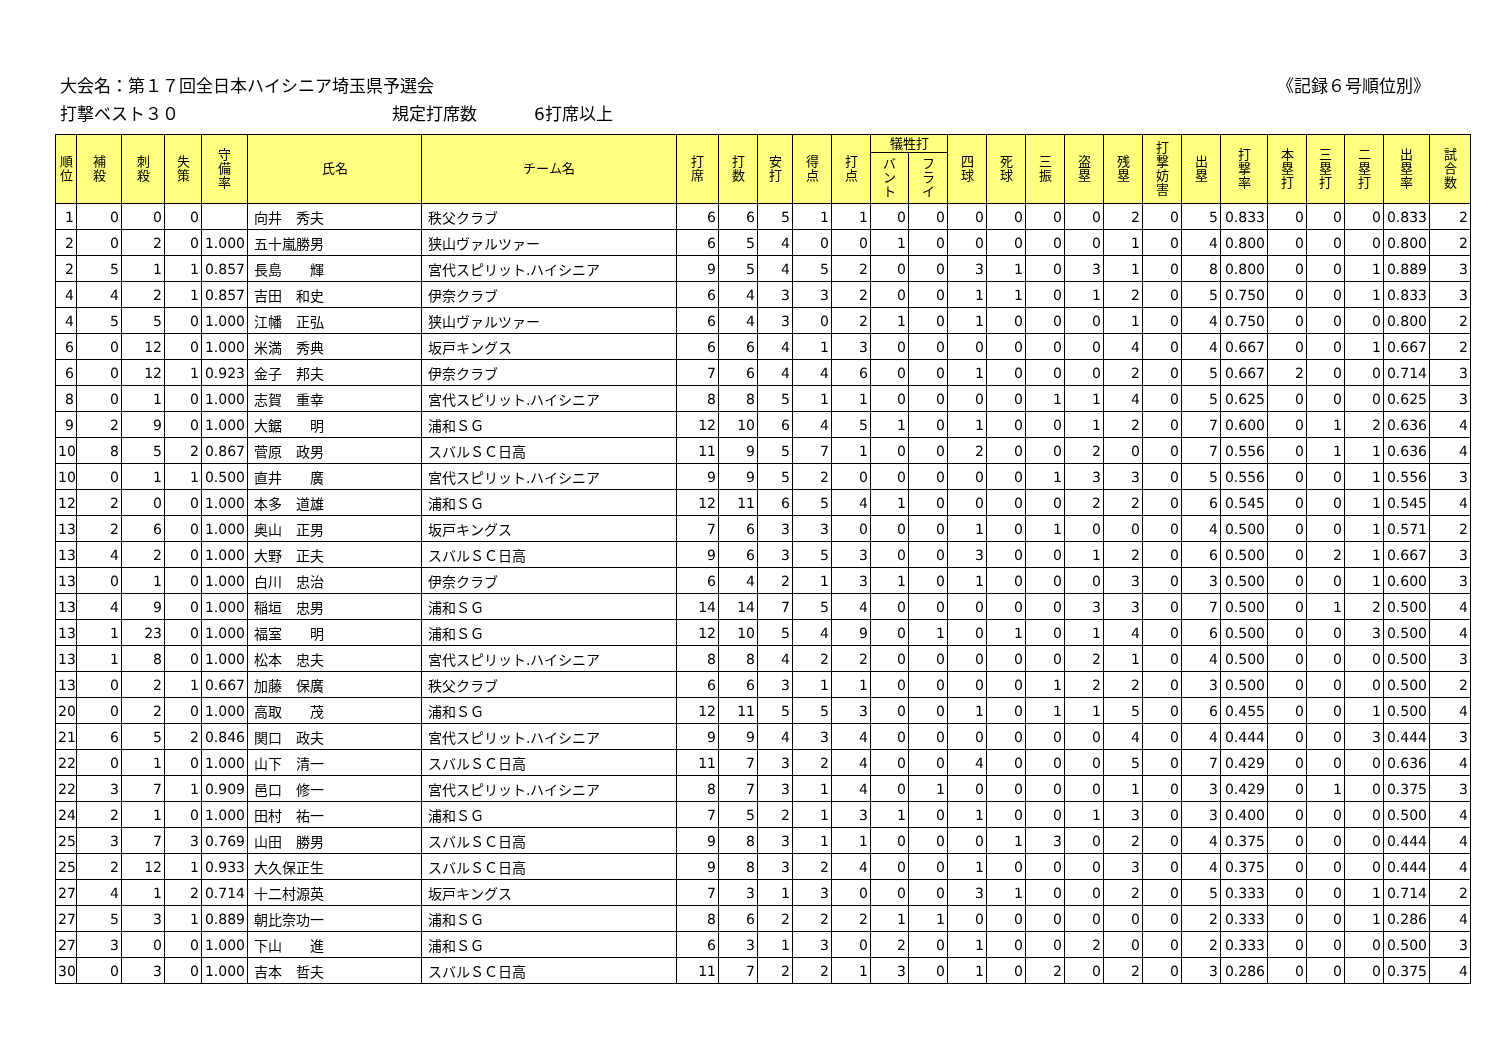大会名：第１７回全日本ハイシニア埼玉県予選会 《記録６号順位別》
打撃ベスト３０ 規定打席数 6打席以上
| 順 位 | 補 殺 | 刺 殺 | 失 策 | 守 備 率 | 氏名 | チーム名 | 打 席 | 打 数 | 安 打 | 得 点 | 打 点 | 犠牲打 | | 四 球 | 死 球 | 三 振 | 盗 塁 | 残 塁 | 打 撃 妨 害 | 出 塁 | 打 撃 率 | 本 塁 打 | 三 塁 打 | 二 塁 打 | 出 塁 率 | 試 合 数 |
| --- | --- | --- | --- | --- | --- | --- | --- | --- | --- | --- | --- | --- | --- | --- | --- | --- | --- | --- | --- | --- | --- | --- | --- | --- | --- | --- |
| | | | | | | | | | | | | バ ン ト | フ ラ イ | | | | | | | | | | | | | |
| 1 | 0 | 0 | 0 | | 向井 秀夫 | 秩父クラブ | 6 | 6 | 5 | 1 | 1 | 0 | 0 | 0 | 0 | 0 | 0 | 2 | 0 | 5 | 0.833 | 0 | 0 | 0 | 0.833 | 2 |
| 2 | 0 | 2 | 0 | 1.000 | 五十嵐勝男 | 狭山ヴァルツァー | 6 | 5 | 4 | 0 | 0 | 1 | 0 | 0 | 0 | 0 | 0 | 1 | 0 | 4 | 0.800 | 0 | 0 | 0 | 0.800 | 2 |
| 2 | 5 | 1 | 1 | 0.857 | 長島 輝 | 宮代スピリット.ハイシニア | 9 | 5 | 4 | 5 | 2 | 0 | 0 | 3 | 1 | 0 | 3 | 1 | 0 | 8 | 0.800 | 0 | 0 | 1 | 0.889 | 3 |
| 4 | 4 | 2 | 1 | 0.857 | 吉田 和史 | 伊奈クラブ | 6 | 4 | 3 | 3 | 2 | 0 | 0 | 1 | 1 | 0 | 1 | 2 | 0 | 5 | 0.750 | 0 | 0 | 1 | 0.833 | 3 |
| 4 | 5 | 5 | 0 | 1.000 | 江幡 正弘 | 狭山ヴァルツァー | 6 | 4 | 3 | 0 | 2 | 1 | 0 | 1 | 0 | 0 | 0 | 1 | 0 | 4 | 0.750 | 0 | 0 | 0 | 0.800 | 2 |
| 6 | 0 | 12 | 0 | 1.000 | 米満 秀典 | 坂戸キングス | 6 | 6 | 4 | 1 | 3 | 0 | 0 | 0 | 0 | 0 | 0 | 4 | 0 | 4 | 0.667 | 0 | 0 | 1 | 0.667 | 2 |
| 6 | 0 | 12 | 1 | 0.923 | 金子 邦夫 | 伊奈クラブ | 7 | 6 | 4 | 4 | 6 | 0 | 0 | 1 | 0 | 0 | 0 | 2 | 0 | 5 | 0.667 | 2 | 0 | 0 | 0.714 | 3 |
| 8 | 0 | 1 | 0 | 1.000 | 志賀 重幸 | 宮代スピリット.ハイシニア | 8 | 8 | 5 | 1 | 1 | 0 | 0 | 0 | 0 | 1 | 1 | 4 | 0 | 5 | 0.625 | 0 | 0 | 0 | 0.625 | 3 |
| 9 | 2 | 9 | 0 | 1.000 | 大鋸 明 | 浦和ＳＧ | 12 | 10 | 6 | 4 | 5 | 1 | 0 | 1 | 0 | 0 | 1 | 2 | 0 | 7 | 0.600 | 0 | 1 | 2 | 0.636 | 4 |
| 10 | 8 | 5 | 2 | 0.867 | 菅原 政男 | スバルＳＣ日高 | 11 | 9 | 5 | 7 | 1 | 0 | 0 | 2 | 0 | 0 | 2 | 0 | 0 | 7 | 0.556 | 0 | 1 | 1 | 0.636 | 4 |
| 10 | 0 | 1 | 1 | 0.500 | 直井 廣 | 宮代スピリット.ハイシニア | 9 | 9 | 5 | 2 | 0 | 0 | 0 | 0 | 0 | 1 | 3 | 3 | 0 | 5 | 0.556 | 0 | 0 | 1 | 0.556 | 3 |
| 12 | 2 | 0 | 0 | 1.000 | 本多 道雄 | 浦和ＳＧ | 12 | 11 | 6 | 5 | 4 | 1 | 0 | 0 | 0 | 0 | 2 | 2 | 0 | 6 | 0.545 | 0 | 0 | 1 | 0.545 | 4 |
| 13 | 2 | 6 | 0 | 1.000 | 奥山 正男 | 坂戸キングス | 7 | 6 | 3 | 3 | 0 | 0 | 0 | 1 | 0 | 1 | 0 | 0 | 0 | 4 | 0.500 | 0 | 0 | 1 | 0.571 | 2 |
| 13 | 4 | 2 | 0 | 1.000 | 大野 正夫 | スバルＳＣ日高 | 9 | 6 | 3 | 5 | 3 | 0 | 0 | 3 | 0 | 0 | 1 | 2 | 0 | 6 | 0.500 | 0 | 2 | 1 | 0.667 | 3 |
| 13 | 0 | 1 | 0 | 1.000 | 白川 忠治 | 伊奈クラブ | 6 | 4 | 2 | 1 | 3 | 1 | 0 | 1 | 0 | 0 | 0 | 3 | 0 | 3 | 0.500 | 0 | 0 | 1 | 0.600 | 3 |
| 13 | 4 | 9 | 0 | 1.000 | 稲垣 忠男 | 浦和ＳＧ | 14 | 14 | 7 | 5 | 4 | 0 | 0 | 0 | 0 | 0 | 3 | 3 | 0 | 7 | 0.500 | 0 | 1 | 2 | 0.500 | 4 |
| 13 | 1 | 23 | 0 | 1.000 | 福室 明 | 浦和ＳＧ | 12 | 10 | 5 | 4 | 9 | 0 | 1 | 0 | 1 | 0 | 1 | 4 | 0 | 6 | 0.500 | 0 | 0 | 3 | 0.500 | 4 |
| 13 | 1 | 8 | 0 | 1.000 | 松本 忠夫 | 宮代スピリット.ハイシニア | 8 | 8 | 4 | 2 | 2 | 0 | 0 | 0 | 0 | 0 | 2 | 1 | 0 | 4 | 0.500 | 0 | 0 | 0 | 0.500 | 3 |
| 13 | 0 | 2 | 1 | 0.667 | 加藤 保廣 | 秩父クラブ | 6 | 6 | 3 | 1 | 1 | 0 | 0 | 0 | 0 | 1 | 2 | 2 | 0 | 3 | 0.500 | 0 | 0 | 0 | 0.500 | 2 |
| 20 | 0 | 2 | 0 | 1.000 | 高取 茂 | 浦和ＳＧ | 12 | 11 | 5 | 5 | 3 | 0 | 0 | 1 | 0 | 1 | 1 | 5 | 0 | 6 | 0.455 | 0 | 0 | 1 | 0.500 | 4 |
| 21 | 6 | 5 | 2 | 0.846 | 関口 政夫 | 宮代スピリット.ハイシニア | 9 | 9 | 4 | 3 | 4 | 0 | 0 | 0 | 0 | 0 | 0 | 4 | 0 | 4 | 0.444 | 0 | 0 | 3 | 0.444 | 3 |
| 22 | 0 | 1 | 0 | 1.000 | 山下 清一 | スバルＳＣ日高 | 11 | 7 | 3 | 2 | 4 | 0 | 0 | 4 | 0 | 0 | 0 | 5 | 0 | 7 | 0.429 | 0 | 0 | 0 | 0.636 | 4 |
| 22 | 3 | 7 | 1 | 0.909 | 邑口 修一 | 宮代スピリット.ハイシニア | 8 | 7 | 3 | 1 | 4 | 0 | 1 | 0 | 0 | 0 | 0 | 1 | 0 | 3 | 0.429 | 0 | 1 | 0 | 0.375 | 3 |
| 24 | 2 | 1 | 0 | 1.000 | 田村 祐一 | 浦和ＳＧ | 7 | 5 | 2 | 1 | 3 | 1 | 0 | 1 | 0 | 0 | 1 | 3 | 0 | 3 | 0.400 | 0 | 0 | 0 | 0.500 | 4 |
| 25 | 3 | 7 | 3 | 0.769 | 山田 勝男 | スバルＳＣ日高 | 9 | 8 | 3 | 1 | 1 | 0 | 0 | 0 | 1 | 3 | 0 | 2 | 0 | 4 | 0.375 | 0 | 0 | 0 | 0.444 | 4 |
| 25 | 2 | 12 | 1 | 0.933 | 大久保正生 | スバルＳＣ日高 | 9 | 8 | 3 | 2 | 4 | 0 | 0 | 1 | 0 | 0 | 0 | 3 | 0 | 4 | 0.375 | 0 | 0 | 0 | 0.444 | 4 |
| 27 | 4 | 1 | 2 | 0.714 | 十二村源英 | 坂戸キングス | 7 | 3 | 1 | 3 | 0 | 0 | 0 | 3 | 1 | 0 | 0 | 2 | 0 | 5 | 0.333 | 0 | 0 | 1 | 0.714 | 2 |
| 27 | 5 | 3 | 1 | 0.889 | 朝比奈功一 | 浦和ＳＧ | 8 | 6 | 2 | 2 | 2 | 1 | 1 | 0 | 0 | 0 | 0 | 0 | 0 | 2 | 0.333 | 0 | 0 | 1 | 0.286 | 4 |
| 27 | 3 | 0 | 0 | 1.000 | 下山 進 | 浦和ＳＧ | 6 | 3 | 1 | 3 | 0 | 2 | 0 | 1 | 0 | 0 | 2 | 0 | 0 | 2 | 0.333 | 0 | 0 | 0 | 0.500 | 3 |
| 30 | 0 | 3 | 0 | 1.000 | 吉本 哲夫 | スバルＳＣ日高 | 11 | 7 | 2 | 2 | 1 | 3 | 0 | 1 | 0 | 2 | 0 | 2 | 0 | 3 | 0.286 | 0 | 0 | 0 | 0.375 | 4 |